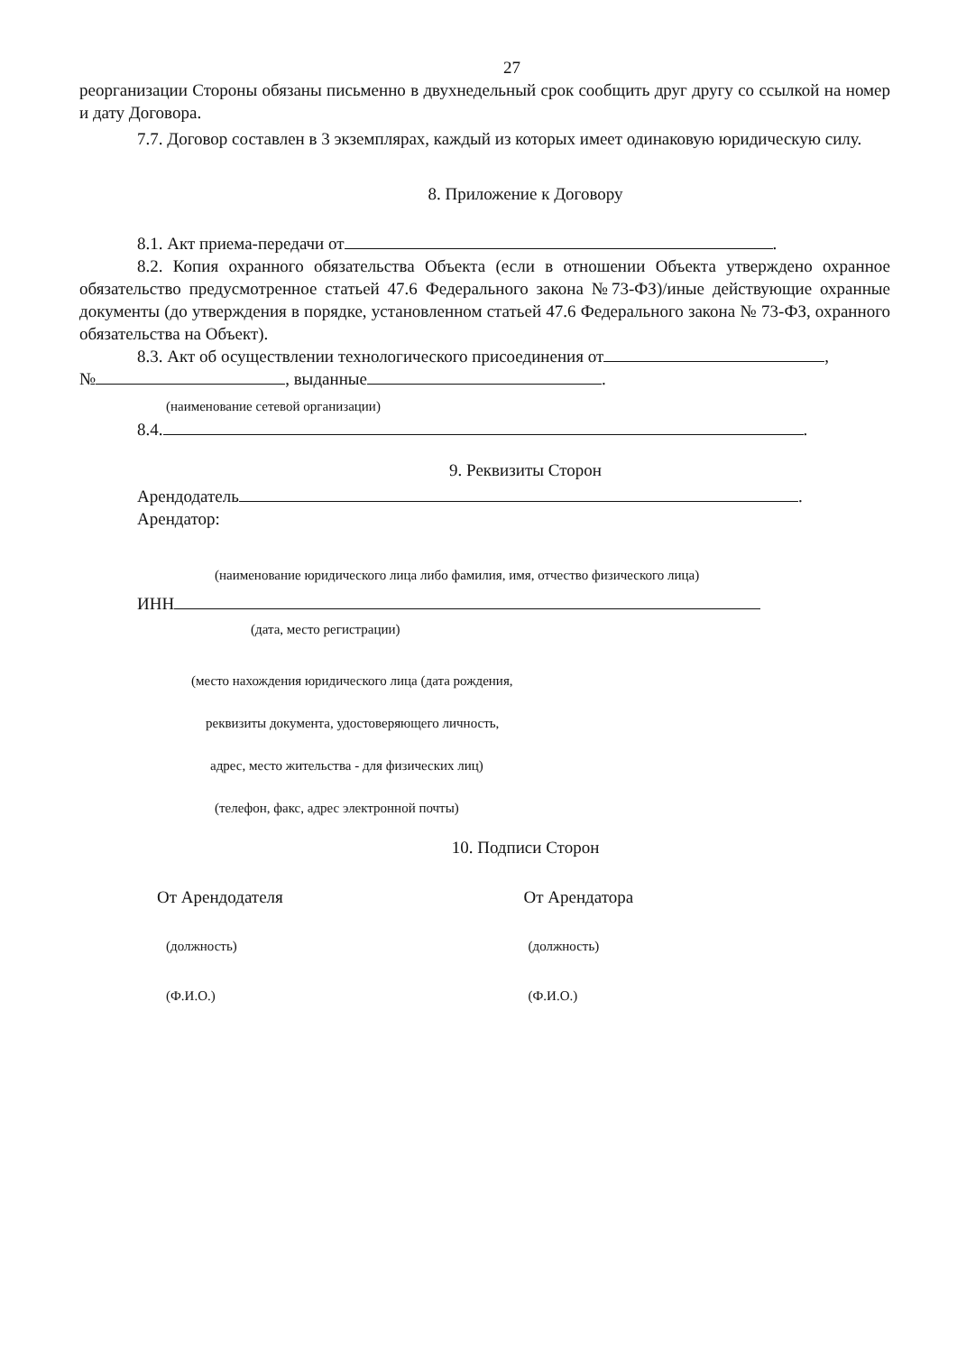27
реорганизации Стороны обязаны письменно в двухнедельный срок сообщить друг другу со ссылкой на номер и дату Договора.
7.7. Договор составлен в 3 экземплярах, каждый из которых имеет одинаковую юридическую силу.
8. Приложение к Договору
8.1. Акт приема-передачи от .
8.2. Копия охранного обязательства Объекта (если в отношении Объекта утверждено охранное обязательство предусмотренное статьей 47.6 Федерального закона №73-ФЗ)/иные действующие охранные документы (до утверждения в порядке, установленном статьей 47.6 Федерального закона № 73-ФЗ, охранного обязательства на Объект).
8.3. Акт об осуществлении технологического присоединения от ,
№ , выданные .
(наименование сетевой организации)
8.4. .
9. Реквизиты Сторон
Арендодатель .
Арендатор:
(наименование юридического лица либо фамилия, имя, отчество физического лица)
ИНН
(дата, место регистрации)
(место нахождения юридического лица (дата рождения,
реквизиты документа, удостоверяющего личность,
адрес, место жительства - для физических лиц)
(телефон, факс, адрес электронной почты)
10. Подписи Сторон
От Арендодателя От Арендатора
(должность) (должность)
(Ф.И.О.) (Ф.И.О.)